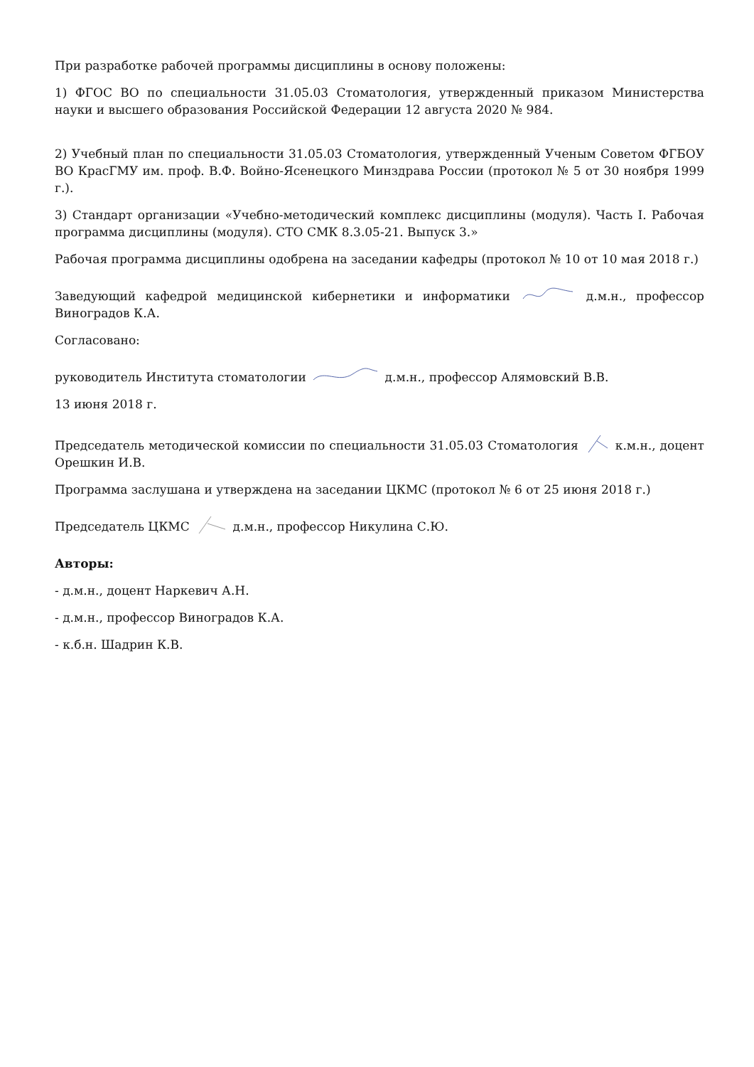При разработке рабочей программы дисциплины в основу положены:
1) ФГОС ВО по специальности 31.05.03 Стоматология, утвержденный приказом Министерства науки и высшего образования Российской Федерации 12 августа 2020 № 984.
2) Учебный план по специальности 31.05.03 Стоматология, утвержденный Ученым Советом ФГБОУ ВО КрасГМУ им. проф. В.Ф. Войно-Ясенецкого Минздрава России (протокол № 5 от 30 ноября 1999 г.).
3) Стандарт организации «Учебно-методический комплекс дисциплины (модуля). Часть I. Рабочая программа дисциплины (модуля). СТО СМК 8.3.05-21. Выпуск 3.»
Рабочая программа дисциплины одобрена на заседании кафедры (протокол № 10 от 10 мая 2018 г.)
Заведующий кафедрой медицинской кибернетики и информатики д.м.н., профессор Виноградов К.А.
Согласовано:
руководитель Института стоматологии д.м.н., профессор Алямовский В.В.
13 июня 2018 г.
Председатель методической комиссии по специальности 31.05.03 Стоматология к.м.н., доцент Орешкин И.В.
Программа заслушана и утверждена на заседании ЦКМС (протокол № 6 от 25 июня 2018 г.)
Председатель ЦКМС д.м.н., профессор Никулина С.Ю.
Авторы:
- д.м.н., доцент Наркевич А.Н.
- д.м.н., профессор Виноградов К.А.
- к.б.н. Шадрин К.В.